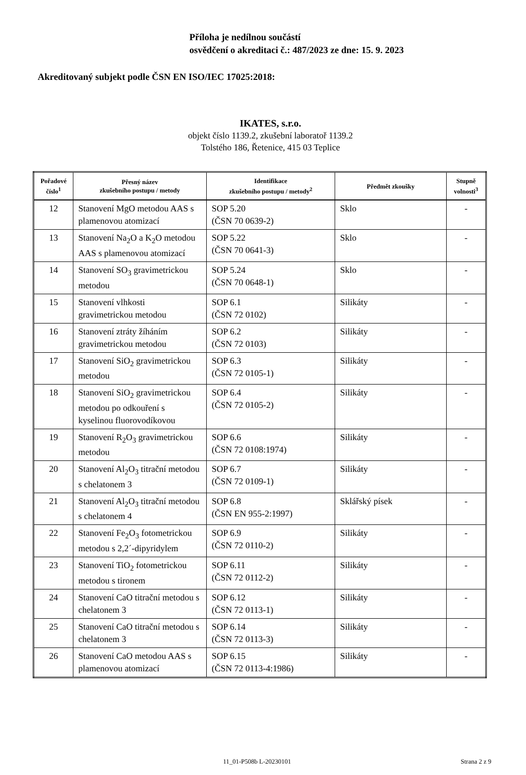Příloha je nedílnou součástí
osvědčení o akreditaci č.: 487/2023 ze dne: 15. 9. 2023
Akreditovaný subjekt podle ČSN EN ISO/IEC 17025:2018:
IKATES, s.r.o.
objekt číslo 1139.2, zkušební laboratoř 1139.2
Tolstého 186, Řetenice, 415 03 Teplice
| Pořadové číslo<sup>1</sup> | Přesný název zkušebního postupu / metody | Identifikace zkušebního postupu / metody<sup>2</sup> | Předmět zkoušky | Stupně volnosti<sup>3</sup> |
| --- | --- | --- | --- | --- |
| 12 | Stanovení MgO metodou AAS s plamenovou atomizací | SOP 5.20 (ČSN 70 0639-2) | Sklo | - |
| 13 | Stanovení Na<sub>2</sub>O a K<sub>2</sub>O metodou AAS s plamenovou atomizací | SOP 5.22 (ČSN 70 0641-3) | Sklo | - |
| 14 | Stanovení SO<sub>3</sub> gravimetrickou metodou | SOP 5.24 (ČSN 70 0648-1) | Sklo | - |
| 15 | Stanovení vlhkosti gravimetrickou metodou | SOP 6.1 (ČSN 72 0102) | Silikáty | - |
| 16 | Stanovení ztráty žíháním gravimetrickou metodou | SOP 6.2 (ČSN 72 0103) | Silikáty | - |
| 17 | Stanovení SiO<sub>2</sub> gravimetrickou metodou | SOP 6.3 (ČSN 72 0105-1) | Silikáty | - |
| 18 | Stanovení SiO<sub>2</sub> gravimetrickou metodou po odkouření s kyselinou fluorovodíkovou | SOP 6.4 (ČSN 72 0105-2) | Silikáty | - |
| 19 | Stanovení R<sub>2</sub>O<sub>3</sub> gravimetrickou metodou | SOP 6.6 (ČSN 72 0108:1974) | Silikáty | - |
| 20 | Stanovení Al<sub>2</sub>O<sub>3</sub> titrační metodou s chelatonem 3 | SOP 6.7 (ČSN 72 0109-1) | Silikáty | - |
| 21 | Stanovení Al<sub>2</sub>O<sub>3</sub> titrační metodou s chelatonem 4 | SOP 6.8 (ČSN EN 955-2:1997) | Sklářský písek | - |
| 22 | Stanovení Fe<sub>2</sub>O<sub>3</sub> fotometrickou metodou s 2,2´-dipyridylem | SOP 6.9 (ČSN 72 0110-2) | Silikáty | - |
| 23 | Stanovení TiO<sub>2</sub> fotometrickou metodou s tironem | SOP 6.11 (ČSN 72 0112-2) | Silikáty | - |
| 24 | Stanovení CaO titrační metodou s chelatonem 3 | SOP 6.12 (ČSN 72 0113-1) | Silikáty | - |
| 25 | Stanovení CaO titrační metodou s chelatonem 3 | SOP 6.14 (ČSN 72 0113-3) | Silikáty | - |
| 26 | Stanovení CaO metodou AAS s plamenovou atomizací | SOP 6.15 (ČSN 72 0113-4:1986) | Silikáty | - |
11_01-P508b L-20230101 Strana 2 z 9